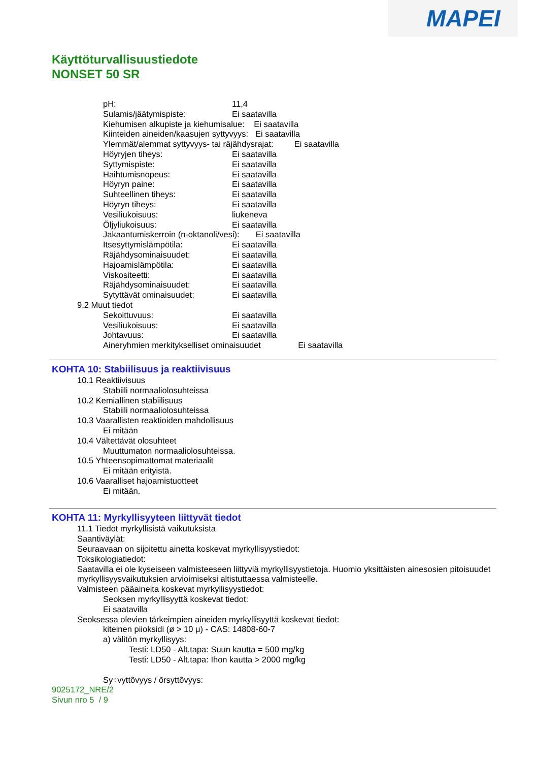MAPEI
Käyttöturvallisuustiedote
NONSET 50 SR
pH: 11,4
Sulamis/jäätymispiste: Ei saatavilla
Kiehumisen alkupiste ja kiehumisalue: Ei saatavilla
Kiinteiden aineiden/kaasujen syttyvyys: Ei saatavilla
Ylemmät/alemmat syttyvyys- tai räjähdysrajat: Ei saatavilla
Höyryjen tiheys: Ei saatavilla
Syttymispiste: Ei saatavilla
Haihtumisnopeus: Ei saatavilla
Höyryn paine: Ei saatavilla
Suhteellinen tiheys: Ei saatavilla
Höyryn tiheys: Ei saatavilla
Vesiliukoisuus: liukeneva
Öljyliukoisuus: Ei saatavilla
Jakaantumiskerroin (n-oktanoli/vesi): Ei saatavilla
Itsesyttymislämpötila: Ei saatavilla
Räjähdysominaisuudet: Ei saatavilla
Hajoamislämpötila: Ei saatavilla
Viskositeetti: Ei saatavilla
Räjähdysominaisuudet: Ei saatavilla
Sytyttävät ominaisuudet: Ei saatavilla
9.2 Muut tiedot
Sekoittuvuus: Ei saatavilla
Vesiliukoisuus: Ei saatavilla
Johtavuus: Ei saatavilla
Aineryhmien merkitykselliset ominaisuudet Ei saatavilla
KOHTA 10: Stabiilisuus ja reaktiivisuus
10.1 Reaktiivisuus
Stabiili normaaliolosuhteissa
10.2 Kemiallinen stabiilisuus
Stabiili normaaliolosuhteissa
10.3 Vaarallisten reaktioiden mahdollisuus
Ei mitään
10.4 Vältettävät olosuhteet
Muuttumaton normaaliolosuhteissa.
10.5 Yhteensopimattomat materiaalit
Ei mitään erityistä.
10.6 Vaaralliset hajoamistuotteet
Ei mitään.
KOHTA 11: Myrkyllisyyteen liittyvät tiedot
11.1 Tiedot myrkyllisistä vaikutuksista
Saantiväylät:
Seuraavaan on sijoitettu ainetta koskevat myrkyllisyystiedot:
Toksikologiatiedot:
Saatavilla ei ole kyseiseen valmisteeseen liittyviä myrkyllisyystietoja. Huomio yksittäisten ainesosien pitoisuudet myrkyllisyysvaikutuksien arvioimiseksi altistuttaessa valmisteelle.
Valmisteen pääaineita koskevat myrkyllisyystiedot:
Seoksen myrkyllisyyttä koskevat tiedot:
Ei saatavilla
Seoksessa olevien tärkeimpien aineiden myrkyllisyyttä koskevat tiedot:
kiteinen piioksidi (ø > 10 μ) - CAS: 14808-60-7
a) välitön myrkyllisyys:
Testi: LD50 - Alt.tapa: Suun kautta = 500 mg/kg
Testi: LD50 - Alt.tapa: Ihon kautta > 2000 mg/kg
Sy÷vyttõvyys / õrsyttõvyys:
9025172_NRE/2
Sivun nro 5 / 9